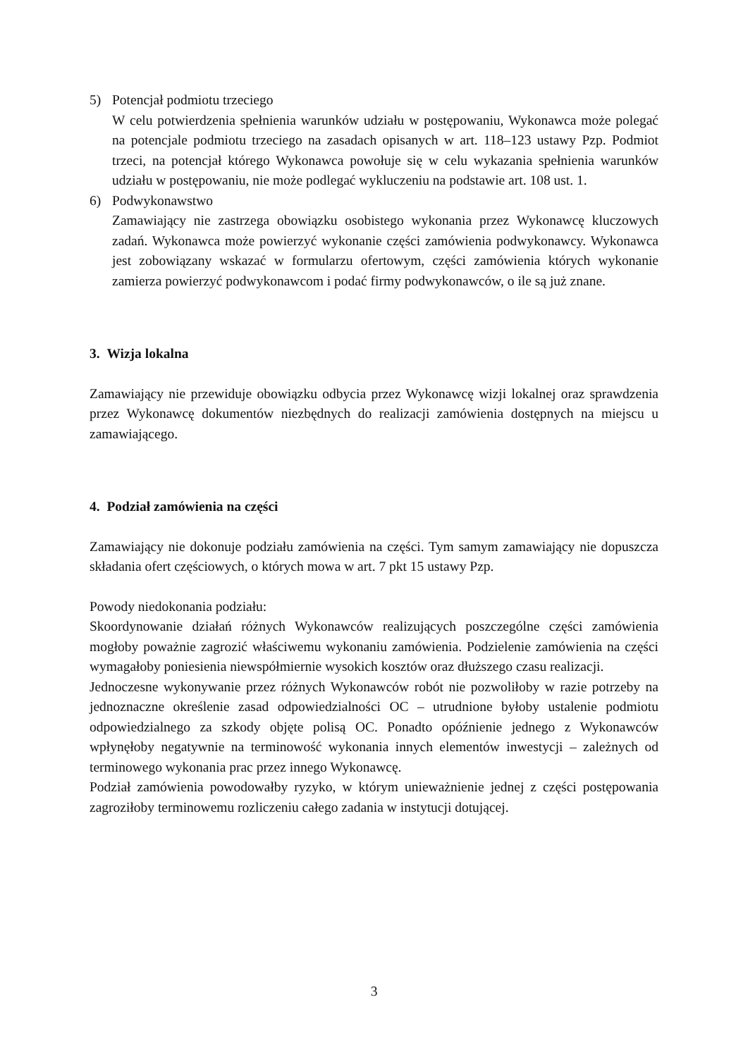5) Potencjał podmiotu trzeciego
W celu potwierdzenia spełnienia warunków udziału w postępowaniu, Wykonawca może polegać na potencjale podmiotu trzeciego na zasadach opisanych w art. 118–123 ustawy Pzp. Podmiot trzeci, na potencjał którego Wykonawca powołuje się w celu wykazania spełnienia warunków udziału w postępowaniu, nie może podlegać wykluczeniu na podstawie art. 108 ust. 1.
6) Podwykonawstwo
Zamawiający nie zastrzega obowiązku osobistego wykonania przez Wykonawcę kluczowych zadań. Wykonawca może powierzyć wykonanie części zamówienia podwykonawcy. Wykonawca jest zobowiązany wskazać w formularzu ofertowym, części zamówienia których wykonanie zamierza powierzyć podwykonawcom i podać firmy podwykonawców, o ile są już znane.
3. Wizja lokalna
Zamawiający nie przewiduje obowiązku odbycia przez Wykonawcę wizji lokalnej oraz sprawdzenia przez Wykonawcę dokumentów niezbędnych do realizacji zamówienia dostępnych na miejscu u zamawiającego.
4. Podział zamówienia na części
Zamawiający nie dokonuje podziału zamówienia na części. Tym samym zamawiający nie dopuszcza składania ofert częściowych, o których mowa w art. 7 pkt 15 ustawy Pzp.
Powody niedokonania podziału:
Skoordynowanie działań różnych Wykonawców realizujących poszczególne części zamówienia mogłoby poważnie zagrozić właściwemu wykonaniu zamówienia. Podzielenie zamówienia na części wymagałoby poniesienia niewspółmiernie wysokich kosztów oraz dłuższego czasu realizacji.
Jednoczesne wykonywanie przez różnych Wykonawców robót nie pozwoliłoby w razie potrzeby na jednoznaczne określenie zasad odpowiedzialności OC – utrudnione byłoby ustalenie podmiotu odpowiedzialnego za szkody objęte polisą OC. Ponadto opóźnienie jednego z Wykonawców wpłynęłoby negatywnie na terminowość wykonania innych elementów inwestycji – zależnych od terminowego wykonania prac przez innego Wykonawcę.
Podział zamówienia powodowałby ryzyko, w którym unieważnienie jednej z części postępowania zagroziłoby terminowemu rozliczeniu całego zadania w instytucji dotującej.
3